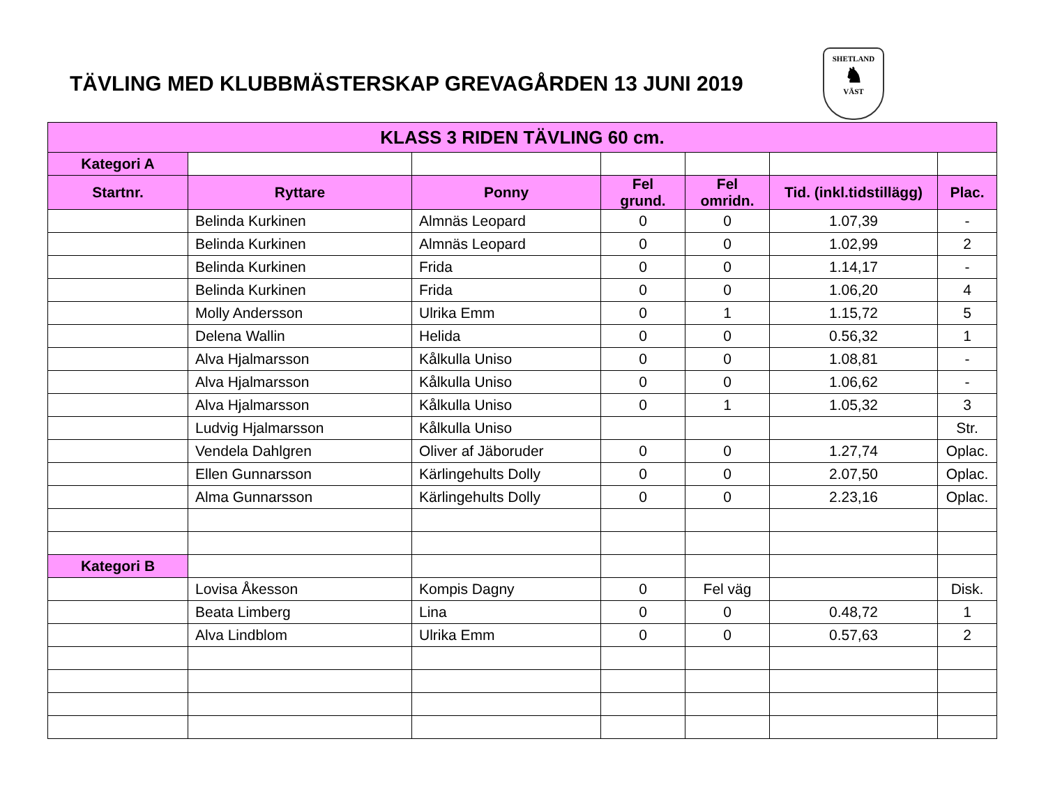TÄVLING MED KLUBBMÄSTERSKAP GREVAGÅRDEN 13 JUNI 2019
SHETLAND
♞
VÄST
| KLASS 3 RIDEN TÄVLING 60 cm. | | | | | | |
| --- | --- | --- | --- | --- | --- | --- |
| Kategori A | | | | | | |
| Startnr. | Ryttare | Ponny | Fel grund. | Fel omridn. | Tid. (inkl.tidstillägg) | Plac. |
| | Belinda Kurkinen | Almnäs Leopard | 0 | 0 | 1.07,39 | - |
| | Belinda Kurkinen | Almnäs Leopard | 0 | 0 | 1.02,99 | 2 |
| | Belinda Kurkinen | Frida | 0 | 0 | 1.14,17 | - |
| | Belinda Kurkinen | Frida | 0 | 0 | 1.06,20 | 4 |
| | Molly Andersson | Ulrika Emm | 0 | 1 | 1.15,72 | 5 |
| | Delena Wallin | Helida | 0 | 0 | 0.56,32 | 1 |
| | Alva Hjalmarsson | Kålkulla Uniso | 0 | 0 | 1.08,81 | - |
| | Alva Hjalmarsson | Kålkulla Uniso | 0 | 0 | 1.06,62 | - |
| | Alva Hjalmarsson | Kålkulla Uniso | 0 | 1 | 1.05,32 | 3 |
| | Ludvig Hjalmarsson | Kålkulla Uniso | | | | Str. |
| | Vendela Dahlgren | Oliver af Jäboruder | 0 | 0 | 1.27,74 | Oplac. |
| | Ellen Gunnarsson | Kärlingehults Dolly | 0 | 0 | 2.07,50 | Oplac. |
| | Alma Gunnarsson | Kärlingehults Dolly | 0 | 0 | 2.23,16 | Oplac. |
| Kategori B | | | | | | |
| | Lovisa Åkesson | Kompis Dagny | 0 | Fel väg | | Disk. |
| | Beata Limberg | Lina | 0 | 0 | 0.48,72 | 1 |
| | Alva Lindblom | Ulrika Emm | 0 | 0 | 0.57,63 | 2 |